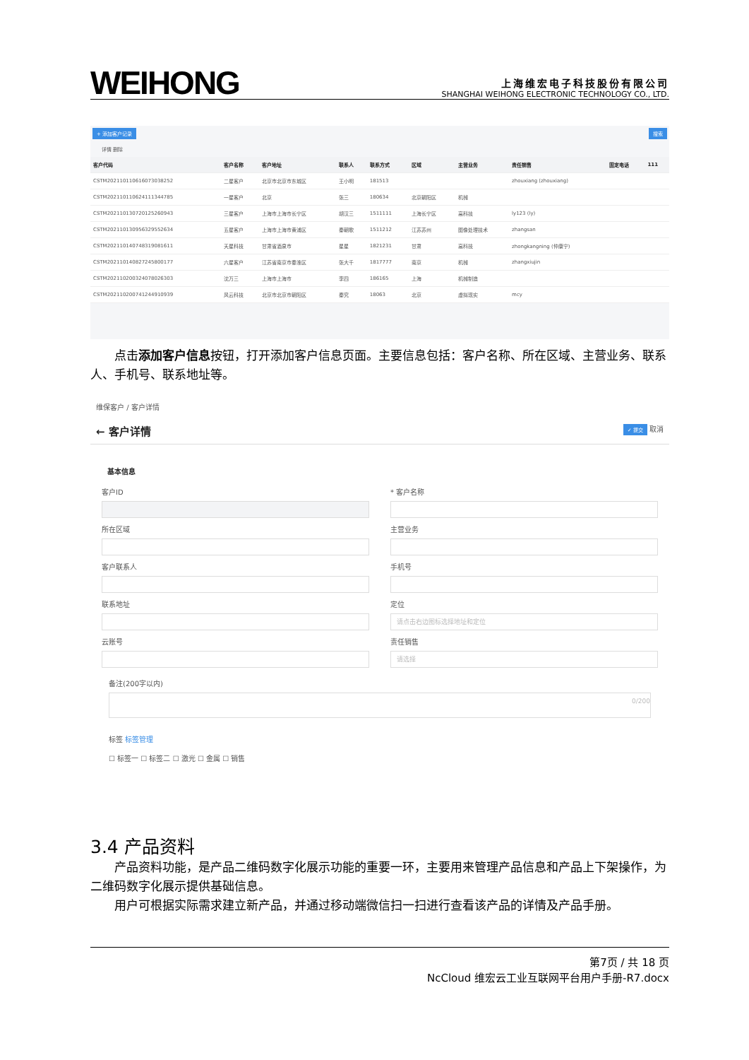WEIHONG
上海维宏电子科技股份有限公司
SHANGHAI WEIHONG ELECTRONIC TECHNOLOGY CO., LTD.
+ 添加客户记录 搜索
详情 删除
| 客户代码 | 客户名称 | 客户地址 | 联系人 | 联系方式 | 区域 | 主营业务 | 责任销售 | 固定电话 | 111 |
| --- | --- | --- | --- | --- | --- | --- | --- | --- | --- |
| CSTM20211011061607303825​2 | 二星客户 | 北京市北京市东城区 | 王小明 | 181513 | | | zhouxiang (zhouxiang) | | |
| CSTM20211011062411134478​5 | 一星客户 | 北京 | 张三 | 180634 | 北京朝阳区 | 机械 | | | |
| CSTM20211013072012526094​3 | 三星客户 | 上海市上海市长宁区 | 胡汉三 | 1511111 | 上海长宁区 | 高科技 | ly123 (ly) | | |
| CSTM20211013095632955263​4 | 五星客户 | 上海市上海市黄浦区 | 秦朝歌 | 1511212 | 江苏苏州 | 图像处理技术 | zhangsan | | |
| CSTM20211014074831908161​1 | 天星科技 | 甘肃省酒泉市 | 星星 | 1821231 | 甘肃 | 高科技 | zhongkangning (仲康宁) | | |
| CSTM20211014082724580017​7 | 六星客户 | 江苏省南京市秦淮区 | 张大千 | 1817777 | 南京 | 机械 | zhangxiujin | | |
| CSTM20211020032407802630​3 | 沈万三 | 上海市上海市 | 李四 | 186165 | 上海 | 机械制造 | | | |
| CSTM20211020074124491093​9 | 风云科技 | 北京市北京市朝阳区 | 秦究 | 18063 | 北京 | 虚拟现实 | mcy | | |
点击添加客户信息按钮，打开添加客户信息页面。主要信息包括：客户名称、所在区域、主营业务、联系人、手机号、联系地址等。
维保客户 / 客户详情
← 客户详情 ✓ 提交 取消
基本信息
客户ID
* 客户名称
所在区域
主营业务
客户联系人
手机号
联系地址
定位
请点击右边图标选择地址和定位
云账号
责任销售
请选择
备注(200字以内)
0/200
标签 标签管理
☐ 标签一 ☐ 标签二 ☐ 激光 ☐ 金属 ☐ 销售
3.4 产品资料
产品资料功能，是产品二维码数字化展示功能的重要一环，主要用来管理产品信息和产品上下架操作，为二维码数字化展示提供基础信息。
用户可根据实际需求建立新产品，并通过移动端微信扫一扫进行查看该产品的详情及产品手册。
第7页 / 共 18 页
NcCloud 维宏云工业互联网平台用户手册-R7.docx